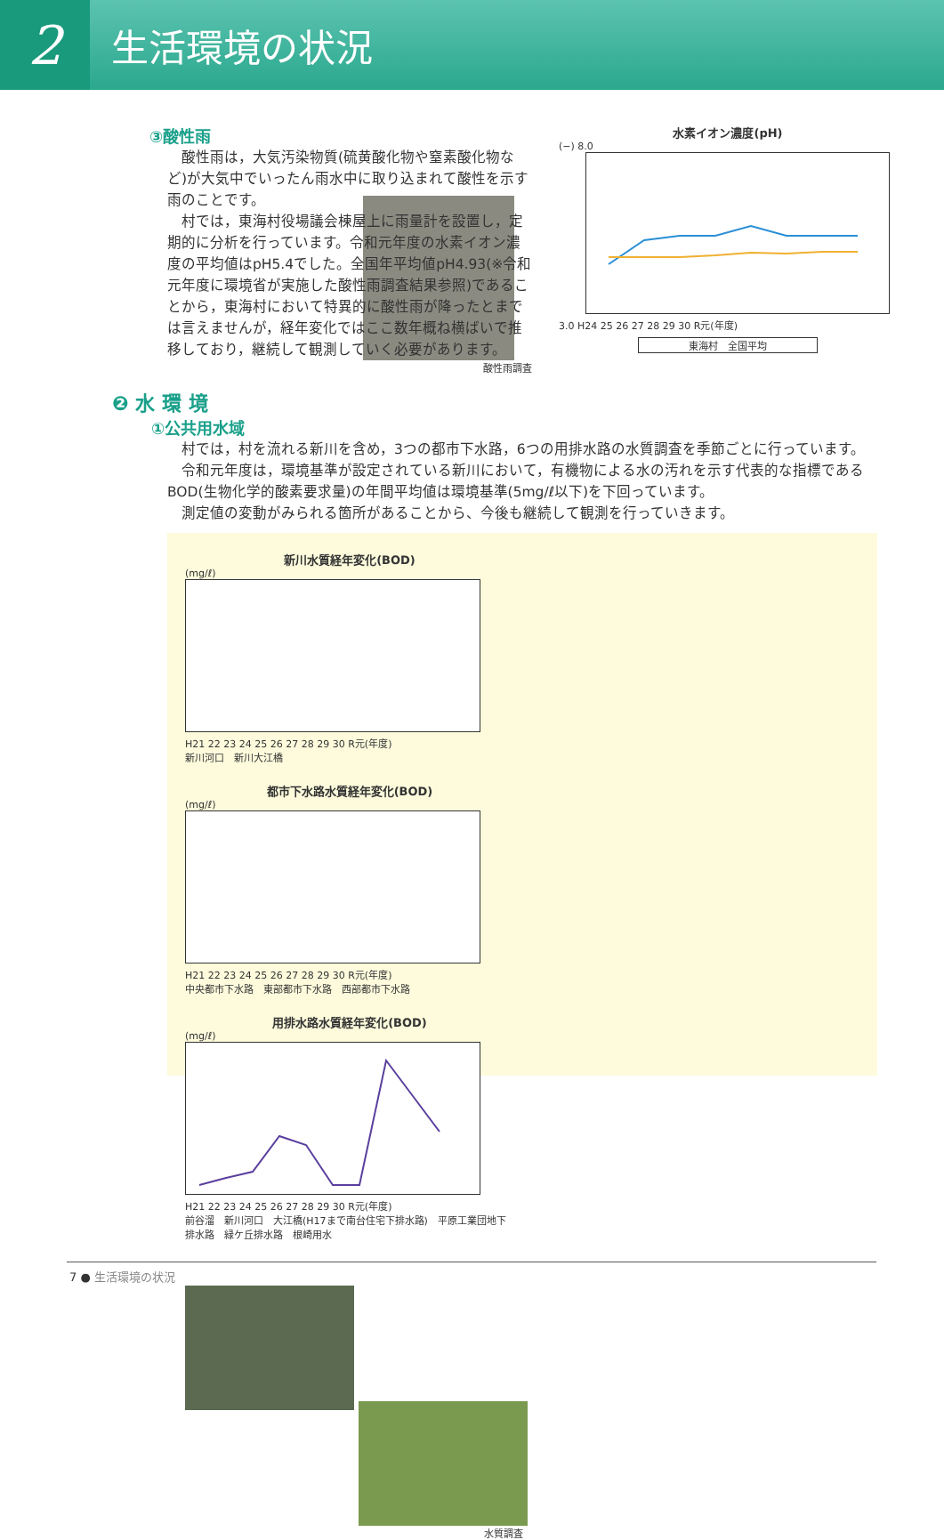2
生活環境の状況
③酸性雨
　酸性雨は，大気汚染物質(硫黄酸化物や窒素酸化物など)が大気中でいったん雨水中に取り込まれて酸性を示す雨のことです。
　村では，東海村役場議会棟屋上に雨量計を設置し，定期的に分析を行っています。令和元年度の水素イオン濃度の平均値はpH5.4でした。全国年平均値pH4.93(※令和元年度に環境省が実施した酸性雨調査結果参照)であることから，東海村において特異的に酸性雨が降ったとまでは言えませんが，経年変化ではここ数年概ね横ばいで推移しており，継続して観測していく必要があります。
酸性雨調査
水素イオン濃度(pH)
(−) 8.0
3.0 H24 25 26 27 28 29 30 R元(年度)
東海村　全国平均
❷ 水 環 境
①公共用水域
　村では，村を流れる新川を含め，3つの都市下水路，6つの用排水路の水質調査を季節ごとに行っています。
　令和元年度は，環境基準が設定されている新川において，有機物による水の汚れを示す代表的な指標であるBOD(生物化学的酸素要求量)の年間平均値は環境基準(5mg/ℓ以下)を下回っています。
　測定値の変動がみられる箇所があることから、今後も継続して観測を行っていきます。
新川水質経年変化(BOD)
(mg/ℓ)
H21 22 23 24 25 26 27 28 29 30 R元(年度)
新川河口　新川大江橋
都市下水路水質経年変化(BOD)
(mg/ℓ)
H21 22 23 24 25 26 27 28 29 30 R元(年度)
中央都市下水路　東部都市下水路　西部都市下水路
用排水路水質経年変化(BOD)
(mg/ℓ)
H21 22 23 24 25 26 27 28 29 30 R元(年度)
前谷溜　新川河口　大江橋(H17まで南台住宅下排水路)　平原工業団地下排水路　緑ケ丘排水路　根崎用水
水質調査
7 ● 生活環境の状況